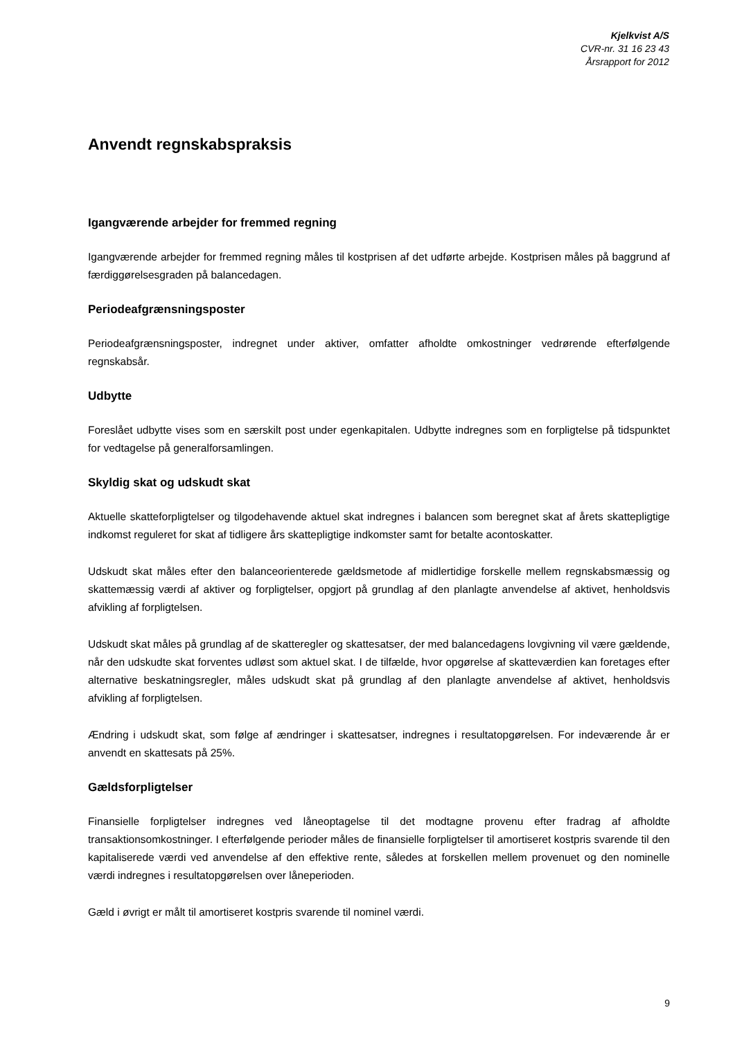Kjelkvist A/S
CVR-nr. 31 16 23 43
Årsrapport for 2012
Anvendt regnskabspraksis
Igangværende arbejder for fremmed regning
Igangværende arbejder for fremmed regning måles til kostprisen af det udførte arbejde. Kostprisen måles på baggrund af færdiggørelsesgraden på balancedagen.
Periodeafgrænsningsposter
Periodeafgrænsningsposter, indregnet under aktiver, omfatter afholdte omkostninger vedrørende efterfølgende regnskabsår.
Udbytte
Foreslået udbytte vises som en særskilt post under egenkapitalen. Udbytte indregnes som en forpligtelse på tidspunktet for vedtagelse på generalforsamlingen.
Skyldig skat og udskudt skat
Aktuelle skatteforpligtelser og tilgodehavende aktuel skat indregnes i balancen som beregnet skat af årets skattepligtige indkomst reguleret for skat af tidligere års skattepligtige indkomster samt for betalte acontoskatter.
Udskudt skat måles efter den balanceorienterede gældsmetode af midlertidige forskelle mellem regnskabsmæssig og skattemæssig værdi af aktiver og forpligtelser, opgjort på grundlag af den planlagte anvendelse af aktivet, henholdsvis afvikling af forpligtelsen.
Udskudt skat måles på grundlag af de skatteregler og skattesatser, der med balancedagens lovgivning vil være gældende, når den udskudte skat forventes udløst som aktuel skat. I de tilfælde, hvor opgørelse af skatteværdien kan foretages efter alternative beskatningsregler, måles udskudt skat på grundlag af den planlagte anvendelse af aktivet, henholdsvis afvikling af forpligtelsen.
Ændring i udskudt skat, som følge af ændringer i skattesatser, indregnes i resultatopgørelsen. For indeværende år er anvendt en skattesats på 25%.
Gældsforpligtelser
Finansielle forpligtelser indregnes ved låneoptagelse til det modtagne provenu efter fradrag af afholdte transaktionsomkostninger. I efterfølgende perioder måles de finansielle forpligtelser til amortiseret kostpris svarende til den kapitaliserede værdi ved anvendelse af den effektive rente, således at forskellen mellem provenuet og den nominelle værdi indregnes i resultatopgørelsen over låneperioden.
Gæld i øvrigt er målt til amortiseret kostpris svarende til nominel værdi.
9